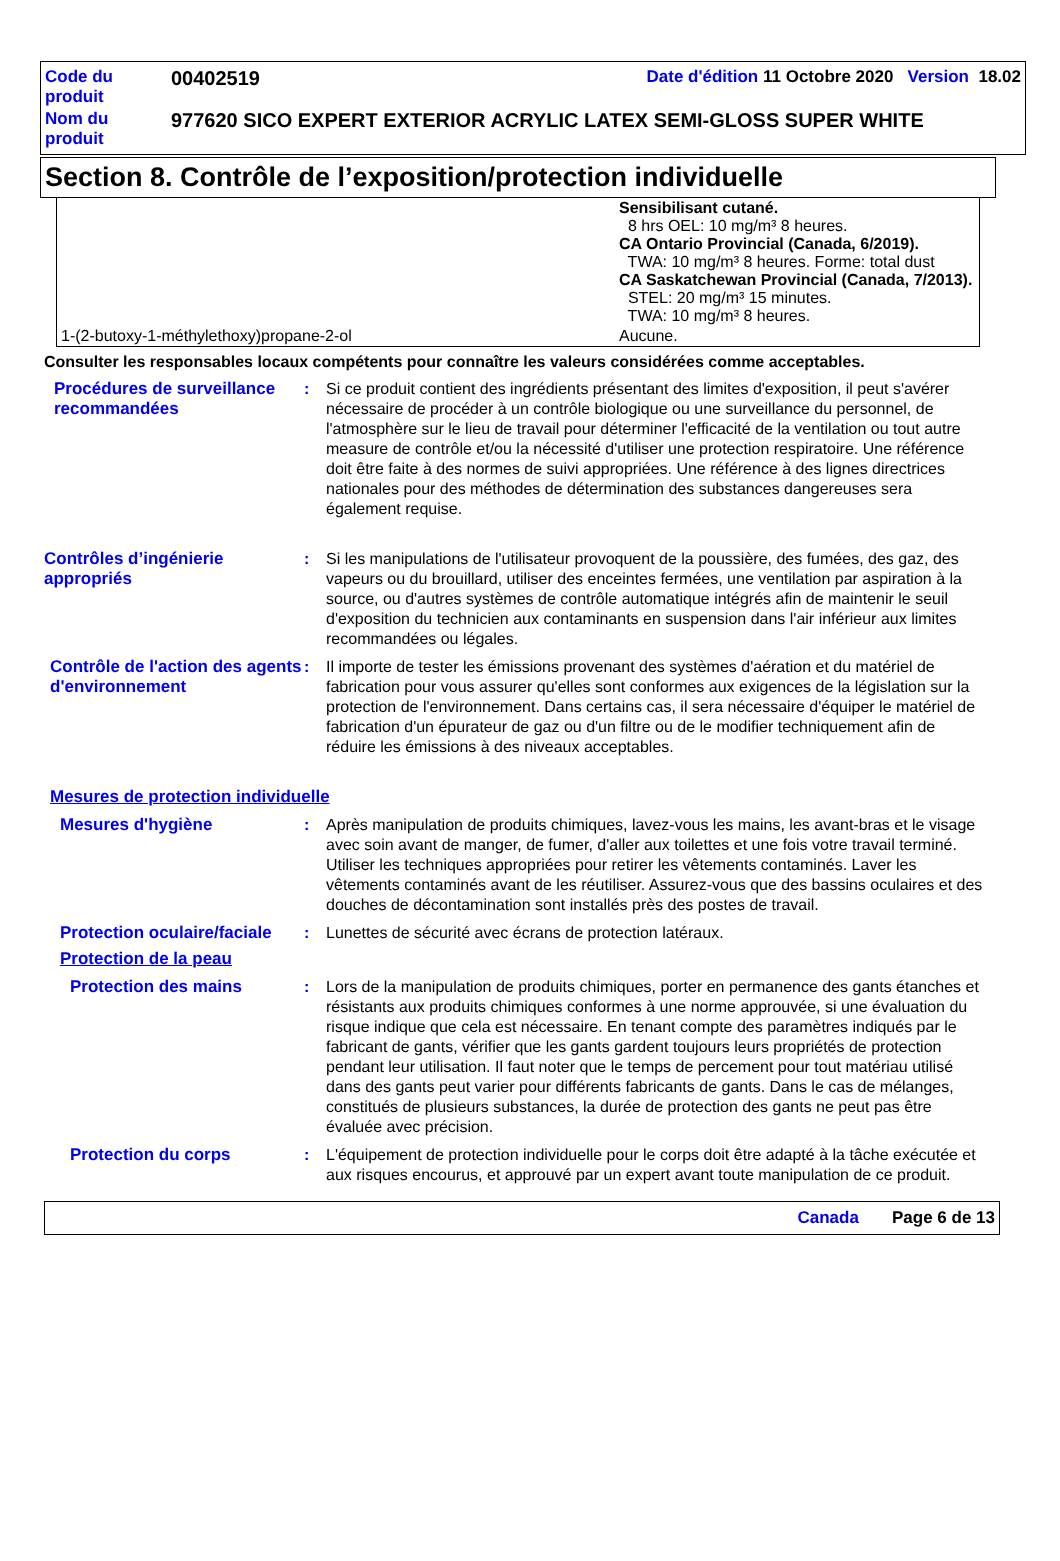| Code du produit | 00402519 | Date d'édition 11 Octobre 2020 Version 18.02 |
| Nom du produit | 977620 SICO EXPERT EXTERIOR ACRYLIC LATEX SEMI-GLOSS SUPER WHITE | |
Section 8. Contrôle de l’exposition/protection individuelle
| | Sensibilisant cutané. 8 hrs OEL: 10 mg/m³ 8 heures. CA Ontario Provincial (Canada, 6/2019). TWA: 10 mg/m³ 8 heures. Forme: total dust CA Saskatchewan Provincial (Canada, 7/2013). STEL: 20 mg/m³ 15 minutes. TWA: 10 mg/m³ 8 heures. |
| 1-(2-butoxy-1-méthylethoxy)propane-2-ol | Aucune. |
Consulter les responsables locaux compétents pour connaître les valeurs considérées comme acceptables.
Procédures de surveillance recommandées
: Si ce produit contient des ingrédients présentant des limites d'exposition, il peut s'avérer nécessaire de procéder à un contrôle biologique ou une surveillance du personnel, de l'atmosphère sur le lieu de travail pour déterminer l'efficacité de la ventilation ou tout autre measure de contrôle et/ou la nécessité d'utiliser une protection respiratoire. Une référence doit être faite à des normes de suivi appropriées. Une référence à des lignes directrices nationales pour des méthodes de détermination des substances dangereuses sera également requise.
Contrôles d’ingénierie appropriés
: Si les manipulations de l'utilisateur provoquent de la poussière, des fumées, des gaz, des vapeurs ou du brouillard, utiliser des enceintes fermées, une ventilation par aspiration à la source, ou d'autres systèmes de contrôle automatique intégrés afin de maintenir le seuil d'exposition du technicien aux contaminants en suspension dans l'air inférieur aux limites recommandées ou légales.
Contrôle de l'action des agents d'environnement
: Il importe de tester les émissions provenant des systèmes d'aération et du matériel de fabrication pour vous assurer qu'elles sont conformes aux exigences de la législation sur la protection de l'environnement. Dans certains cas, il sera nécessaire d'équiper le matériel de fabrication d'un épurateur de gaz ou d'un filtre ou de le modifier techniquement afin de réduire les émissions à des niveaux acceptables.
Mesures de protection individuelle
Mesures d'hygiène : Après manipulation de produits chimiques, lavez-vous les mains, les avant-bras et le visage avec soin avant de manger, de fumer, d'aller aux toilettes et une fois votre travail terminé. Utiliser les techniques appropriées pour retirer les vêtements contaminés. Laver les vêtements contaminés avant de les réutiliser. Assurez-vous que des bassins oculaires et des douches de décontamination sont installés près des postes de travail.
Protection oculaire/faciale
: Lunettes de sécurité avec écrans de protection latéraux.
Protection de la peau
Protection des mains : Lors de la manipulation de produits chimiques, porter en permanence des gants étanches et résistants aux produits chimiques conformes à une norme approuvée, si une évaluation du risque indique que cela est nécessaire. En tenant compte des paramètres indiqués par le fabricant de gants, vérifier que les gants gardent toujours leurs propriétés de protection pendant leur utilisation. Il faut noter que le temps de percement pour tout matériau utilisé dans des gants peut varier pour différents fabricants de gants. Dans le cas de mélanges, constitués de plusieurs substances, la durée de protection des gants ne peut pas être évaluée avec précision.
Protection du corps : L'équipement de protection individuelle pour le corps doit être adapté à la tâche exécutée et aux risques encourus, et approuvé par un expert avant toute manipulation de ce produit.
Canada Page 6 de 13